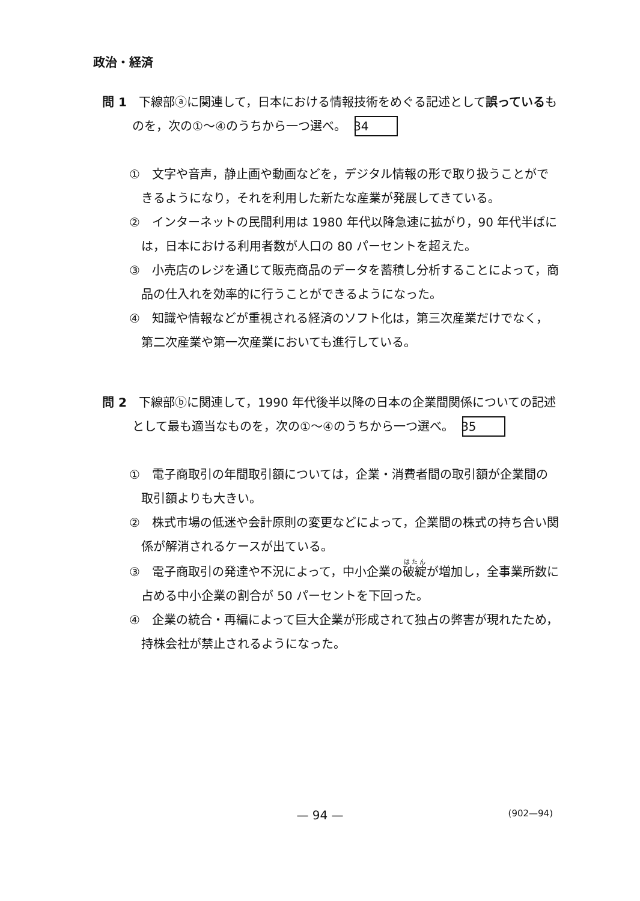政治・経済
問 1　下線部ⓐに関連して，日本における情報技術をめぐる記述として誤っているものを，次の①～④のうちから一つ選べ。 34
①　文字や音声，静止画や動画などを，デジタル情報の形で取り扱うことができるようになり，それを利用した新たな産業が発展してきている。
②　インターネットの民間利用は 1980 年代以降急速に拡がり，90 年代半ばには，日本における利用者数が人口の 80 パーセントを超えた。
③　小売店のレジを通じて販売商品のデータを蓄積し分析することによって，商品の仕入れを効率的に行うことができるようになった。
④　知識や情報などが重視される経済のソフト化は，第三次産業だけでなく，第二次産業や第一次産業においても進行している。
問 2　下線部ⓑに関連して，1990 年代後半以降の日本の企業間関係についての記述として最も適当なものを，次の①～④のうちから一つ選べ。 35
①　電子商取引の年間取引額については，企業・消費者間の取引額が企業間の取引額よりも大きい。
②　株式市場の低迷や会計原則の変更などによって，企業間の株式の持ち合い関係が解消されるケースが出ている。
③　電子商取引の発達や不況によって，中小企業の破綻が増加し，全事業所数に占める中小企業の割合が 50 パーセントを下回った。
④　企業の統合・再編によって巨大企業が形成されて独占の弊害が現れたため，持株会社が禁止されるようになった。
— 94 —
(902—94)